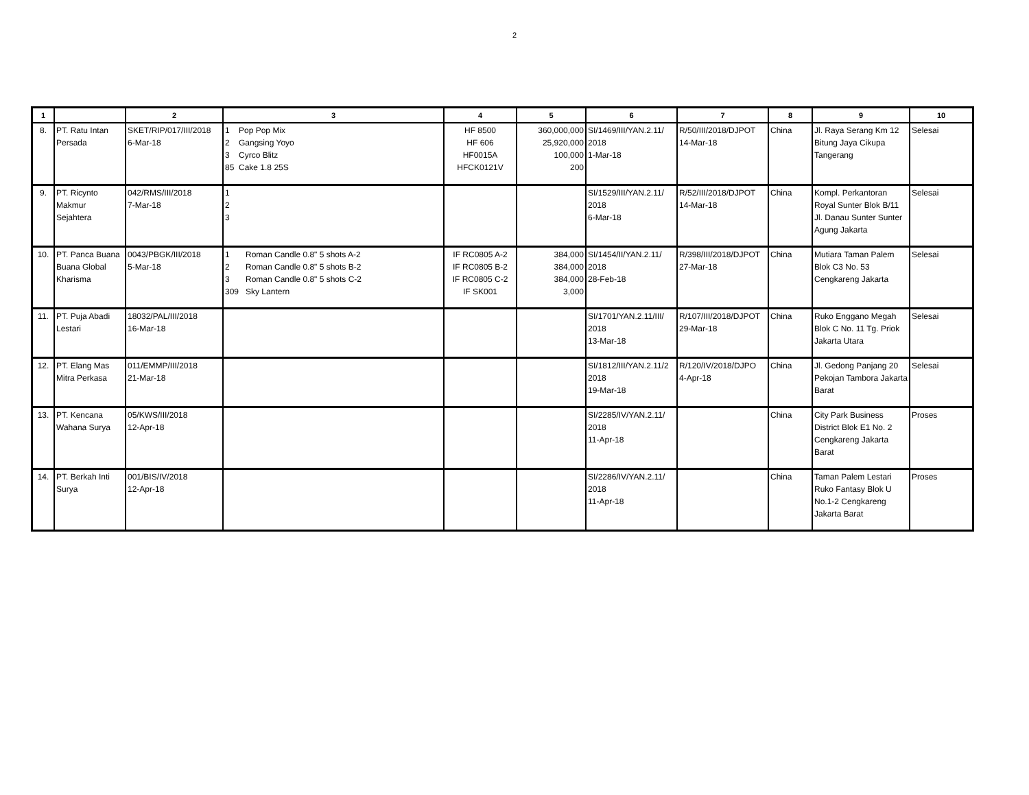2
| 1 | | 2 | 3 | 4 | 5 | 6 | 7 | 8 | 9 | 10 |
| --- | --- | --- | --- | --- | --- | --- | --- | --- | --- | --- |
| 8. | PT. Ratu Intan Persada | SKET/RIP/017/III/2018 6-Mar-18 | 1 Pop Pop Mix 2 Gangsing Yoyo 3 Cyrco Blitz 85 Cake 1.8 25S | HF 8500 HF 606 HF0015A HFCK0121V | 360,000,000 25,920,000 100,000 200 | SI/1469/III/YAN.2.11/ 2018 1-Mar-18 | R/50/III/2018/DJPOT 14-Mar-18 | China | Jl. Raya Serang Km 12 Bitung Jaya Cikupa Tangerang | Selesai |
| 9. | PT. Ricynto Makmur Sejahtera | 042/RMS/III/2018 7-Mar-18 | 1 2 3 | | | SI/1529/III/YAN.2.11/ 2018 6-Mar-18 | R/52/III/2018/DJPOT 14-Mar-18 | China | Kompl. Perkantoran Royal Sunter Blok B/11 Jl. Danau Sunter Sunter Agung Jakarta | Selesai |
| 10. | PT. Panca Buana Buana Global Kharisma | 0043/PBGK/III/2018 5-Mar-18 | 1 Roman Candle 0.8" 5 shots A-2 2 Roman Candle 0.8" 5 shots B-2 3 Roman Candle 0.8" 5 shots C-2 309 Sky Lantern | IF RC0805 A-2 IF RC0805 B-2 IF RC0805 C-2 IF SK001 | 384,000 384,000 384,000 3,000 | SI/1454/II/YAN.2.11/ 2018 28-Feb-18 | R/398/III/2018/DJPOT 27-Mar-18 | China | Mutiara Taman Palem Blok C3 No. 53 Cengkareng Jakarta | Selesai |
| 11. | PT. Puja Abadi Lestari | 18032/PAL/III/2018 16-Mar-18 | | | | SI/1701/YAN.2.11/III/ 2018 13-Mar-18 | R/107/III/2018/DJPOT 29-Mar-18 | China | Ruko Enggano Megah Blok C No. 11 Tg. Priok Jakarta Utara | Selesai |
| 12. | PT. Elang Mas Mitra Perkasa | 011/EMMP/III/2018 21-Mar-18 | | | | SI/1812/III/YAN.2.11/2 2018 19-Mar-18 | R/120/IV/2018/DJPO 4-Apr-18 | China | Jl. Gedong Panjang 20 Pekojan Tambora Jakarta Barat | Selesai |
| 13. | PT. Kencana Wahana Surya | 05/KWS/III/2018 12-Apr-18 | | | | SI/2285/IV/YAN.2.11/ 2018 11-Apr-18 | | China | City Park Business District Blok E1 No. 2 Cengkareng Jakarta Barat | Proses |
| 14. | PT. Berkah Inti Surya | 001/BIS/IV/2018 12-Apr-18 | | | | SI/2286/IV/YAN.2.11/ 2018 11-Apr-18 | | China | Taman Palem Lestari Ruko Fantasy Blok U No.1-2 Cengkareng Jakarta Barat | Proses |